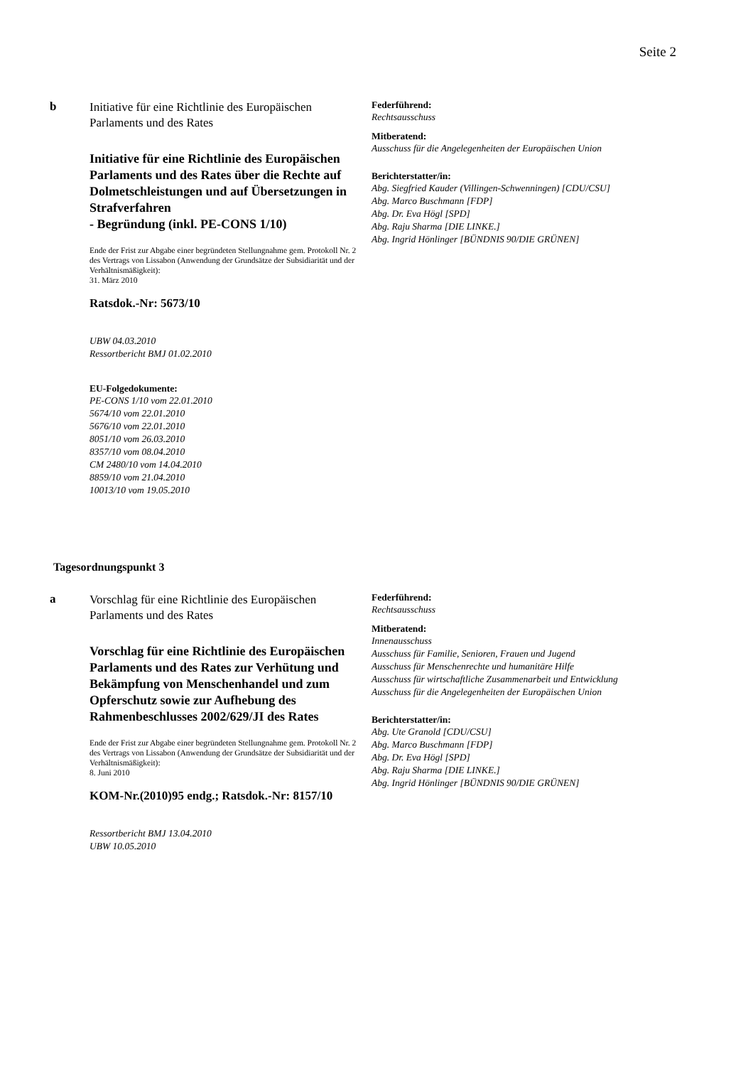Seite 2
b
Initiative für eine Richtlinie des Europäischen Parlaments und des Rates
Initiative für eine Richtlinie des Europäischen Parlaments und des Rates über die Rechte auf Dolmetschleistungen und auf Übersetzungen in Strafverfahren
- Begründung (inkl. PE-CONS 1/10)
Ende der Frist zur Abgabe einer begründeten Stellungnahme gem. Protokoll Nr. 2 des Vertrags von Lissabon (Anwendung der Grundsätze der Subsidiarität und der Verhältnismäßigkeit):
31. März 2010
Ratsdok.-Nr: 5673/10
UBW 04.03.2010
Ressortbericht BMJ 01.02.2010
EU-Folgedokumente:
PE-CONS 1/10 vom 22.01.2010
5674/10 vom 22.01.2010
5676/10 vom 22.01.2010
8051/10 vom 26.03.2010
8357/10 vom 08.04.2010
CM 2480/10 vom 14.04.2010
8859/10 vom 21.04.2010
10013/10 vom 19.05.2010
Federführend:
Rechtsausschuss
Mitberatend:
Ausschuss für die Angelegenheiten der Europäischen Union
Berichterstatter/in:
Abg. Siegfried Kauder (Villingen-Schwenningen) [CDU/CSU]
Abg. Marco Buschmann [FDP]
Abg. Dr. Eva Högl [SPD]
Abg. Raju Sharma [DIE LINKE.]
Abg. Ingrid Hönlinger [BÜNDNIS 90/DIE GRÜNEN]
Tagesordnungspunkt 3
a
Vorschlag für eine Richtlinie des Europäischen Parlaments und des Rates
Vorschlag für eine Richtlinie des Europäischen Parlaments und des Rates zur Verhütung und Bekämpfung von Menschenhandel und zum Opferschutz sowie zur Aufhebung des Rahmenbeschlusses 2002/629/JI des Rates
Ende der Frist zur Abgabe einer begründeten Stellungnahme gem. Protokoll Nr. 2 des Vertrags von Lissabon (Anwendung der Grundsätze der Subsidiarität und der Verhältnismäßigkeit):
8. Juni 2010
KOM-Nr.(2010)95 endg.; Ratsdok.-Nr: 8157/10
Ressortbericht BMJ 13.04.2010
UBW 10.05.2010
Federführend:
Rechtsausschuss
Mitberatend:
Innenausschuss
Ausschuss für Familie, Senioren, Frauen und Jugend
Ausschuss für Menschenrechte und humanitäre Hilfe
Ausschuss für wirtschaftliche Zusammenarbeit und Entwicklung
Ausschuss für die Angelegenheiten der Europäischen Union
Berichterstatter/in:
Abg. Ute Granold [CDU/CSU]
Abg. Marco Buschmann [FDP]
Abg. Dr. Eva Högl [SPD]
Abg. Raju Sharma [DIE LINKE.]
Abg. Ingrid Hönlinger [BÜNDNIS 90/DIE GRÜNEN]